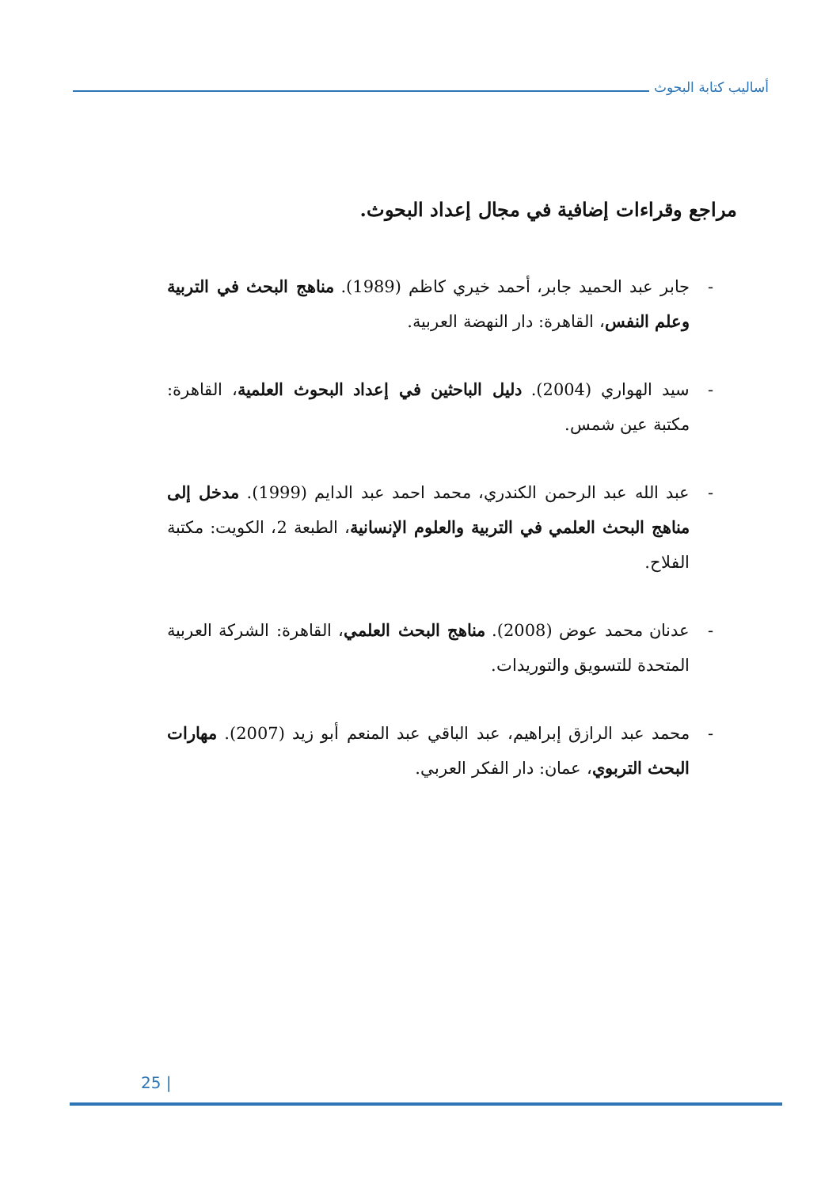أساليب كتابة البحوث
مراجع وقراءات إضافية في مجال إعداد البحوث.
- جابر عبد الحميد جابر، أحمد خيري كاظم (1989). مناهج البحث في التربية وعلم النفس، القاهرة: دار النهضة العربية.
- سيد الهواري (2004). دليل الباحثين في إعداد البحوث العلمية، القاهرة: مكتبة عين شمس.
- عبد الله عبد الرحمن الكندري، محمد احمد عبد الدايم (1999). مدخل إلى مناهج البحث العلمي في التربية والعلوم الإنسانية، الطبعة 2، الكويت: مكتبة الفلاح.
- عدنان محمد عوض (2008). مناهج البحث العلمي، القاهرة: الشركة العربية المتحدة للتسويق والتوريدات.
- محمد عبد الرازق إبراهيم، عبد الباقي عبد المنعم أبو زيد (2007). مهارات البحث التربوي، عمان: دار الفكر العربي.
25 |